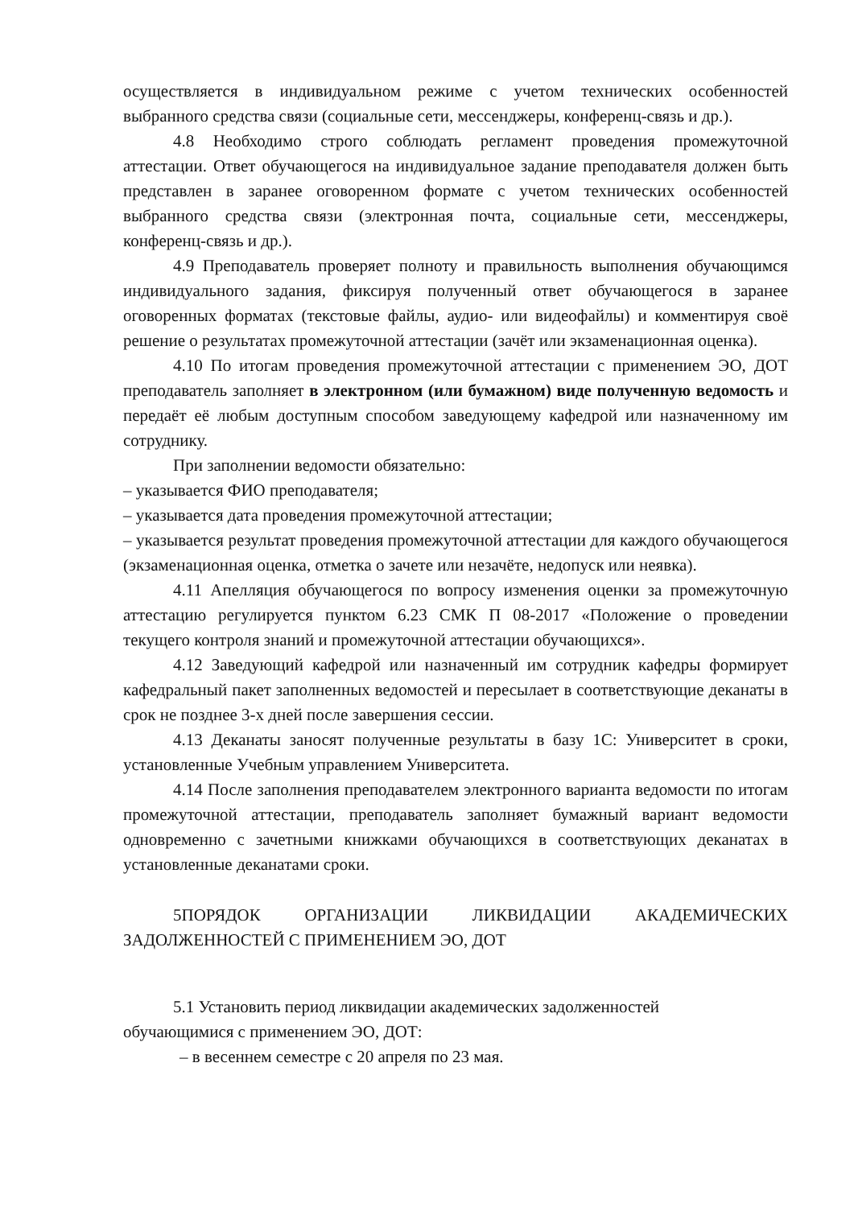осуществляется в индивидуальном режиме с учетом технических особенностей выбранного средства связи (социальные сети, мессенджеры, конференц-связь и др.).
4.8 Необходимо строго соблюдать регламент проведения промежуточной аттестации. Ответ обучающегося на индивидуальное задание преподавателя должен быть представлен в заранее оговоренном формате с учетом технических особенностей выбранного средства связи (электронная почта, социальные сети, мессенджеры, конференц-связь и др.).
4.9 Преподаватель проверяет полноту и правильность выполнения обучающимся индивидуального задания, фиксируя полученный ответ обучающегося в заранее оговоренных форматах (текстовые файлы, аудио- или видеофайлы) и комментируя своё решение о результатах промежуточной аттестации (зачёт или экзаменационная оценка).
4.10 По итогам проведения промежуточной аттестации с применением ЭО, ДОТ преподаватель заполняет в электронном (или бумажном) виде полученную ведомость и передаёт её любым доступным способом заведующему кафедрой или назначенному им сотруднику.
При заполнении ведомости обязательно:
– указывается ФИО преподавателя;
– указывается дата проведения промежуточной аттестации;
– указывается результат проведения промежуточной аттестации для каждого обучающегося (экзаменационная оценка, отметка о зачете или незачёте, недопуск или неявка).
4.11 Апелляция обучающегося по вопросу изменения оценки за промежуточную аттестацию регулируется пунктом 6.23 СМК П 08-2017 «Положение о проведении текущего контроля знаний и промежуточной аттестации обучающихся».
4.12 Заведующий кафедрой или назначенный им сотрудник кафедры формирует кафедральный пакет заполненных ведомостей и пересылает в соответствующие деканаты в срок не позднее 3-х дней после завершения сессии.
4.13 Деканаты заносят полученные результаты в базу 1С: Университет в сроки, установленные Учебным управлением Университета.
4.14 После заполнения преподавателем электронного варианта ведомости по итогам промежуточной аттестации, преподаватель заполняет бумажный вариант ведомости одновременно с зачетными книжками обучающихся в соответствующих деканатах в установленные деканатами сроки.
5ПОРЯДОК ОРГАНИЗАЦИИ ЛИКВИДАЦИИ АКАДЕМИЧЕСКИХ ЗАДОЛЖЕННОСТЕЙ С ПРИМЕНЕНИЕМ ЭО, ДОТ
5.1 Установить период ликвидации академических задолженностей
обучающимися с применением ЭО, ДОТ:
– в весеннем семестре с 20 апреля по 23 мая.